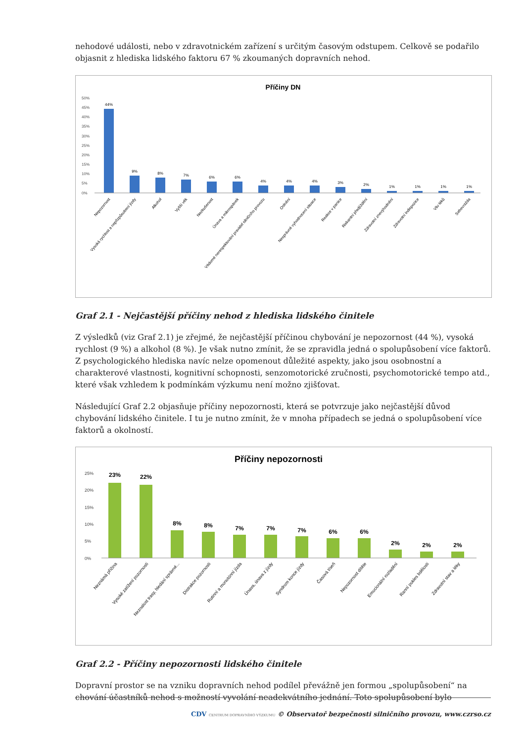nehodové události, nebo v zdravotnickém zařízení s určitým časovým odstupem. Celkově se podařilo objasnit z hlediska lidského faktoru 67 % zkoumaných dopravních nehod.
Příčiny DN
50%
45%
40%
35%
30%
25%
20%
15%
10%
5%
0%
44%
9%
8%
7%
6%
6%
4%
4%
4%
3%
2%
1%
1%
1%
1%
Nepozornost
Vysoká rychlost a nepřizpůsobení jízdy
Alkohol
Vyšší věk
Nezkušenost
Únava a mikrospánek
Vědomé nerespektování pravidel silničního provozu
Oslnění
Nesprávné vyhodnocení situace
Reakce v panice
Riskantní předjíždění
Zdravotní znevýhodnění
Zdravotní indispozice
Vliv léků
Sebevražda
Graf 2.1 - Nejčastější příčiny nehod z hlediska lidského činitele
Z výsledků (viz Graf 2.1) je zřejmé, že nejčastější příčinou chybování je nepozornost (44 %), vysoká rychlost (9 %) a alkohol (8 %). Je však nutno zmínit, že se zpravidla jedná o spolupůsobení více faktorů. Z psychologického hlediska navíc nelze opomenout důležité aspekty, jako jsou osobnostní a charakterové vlastnosti, kognitivní schopnosti, senzomotorické zručnosti, psychomotorické tempo atd., které však vzhledem k podmínkám výzkumu není možno zjišťovat.
Následující Graf 2.2 objasňuje příčiny nepozornosti, která se potvrzuje jako nejčastější důvod chybování lidského činitele. I tu je nutno zmínit, že v mnoha případech se jedná o spolupůsobení více faktorů a okolností.
Příčiny nepozornosti
25%
20%
15%
10%
5%
0%
23%
22%
8%
8%
7%
7%
7%
6%
6%
2%
2%
2%
Neznámá příčina
Vysoké zatížení pozornosti
Neznalost trasy, hledání správné...
Distrakce pozornosti
Rutinní a monotónní jízda
Únava, únava z jízdy
Syndrom konce jízdy
Časová tíseň
Nepozornost dítěte
Emocionální rozladění
Ranní pokles bdělosti
Zdravotní stav a léky
Graf 2.2 - Příčiny nepozornosti lidského činitele
Dopravní prostor se na vzniku dopravních nehod podílel převážně jen formou „spolupůsobení“ na chování účastníků nehod s možností vyvolání neadekvátního jednání. Toto spolupůsobení bylo
CDV CENTRUM DOPRAVNÍHO VÝZKUMU © Observatoř bezpečnosti silničního provozu, www.czrso.cz